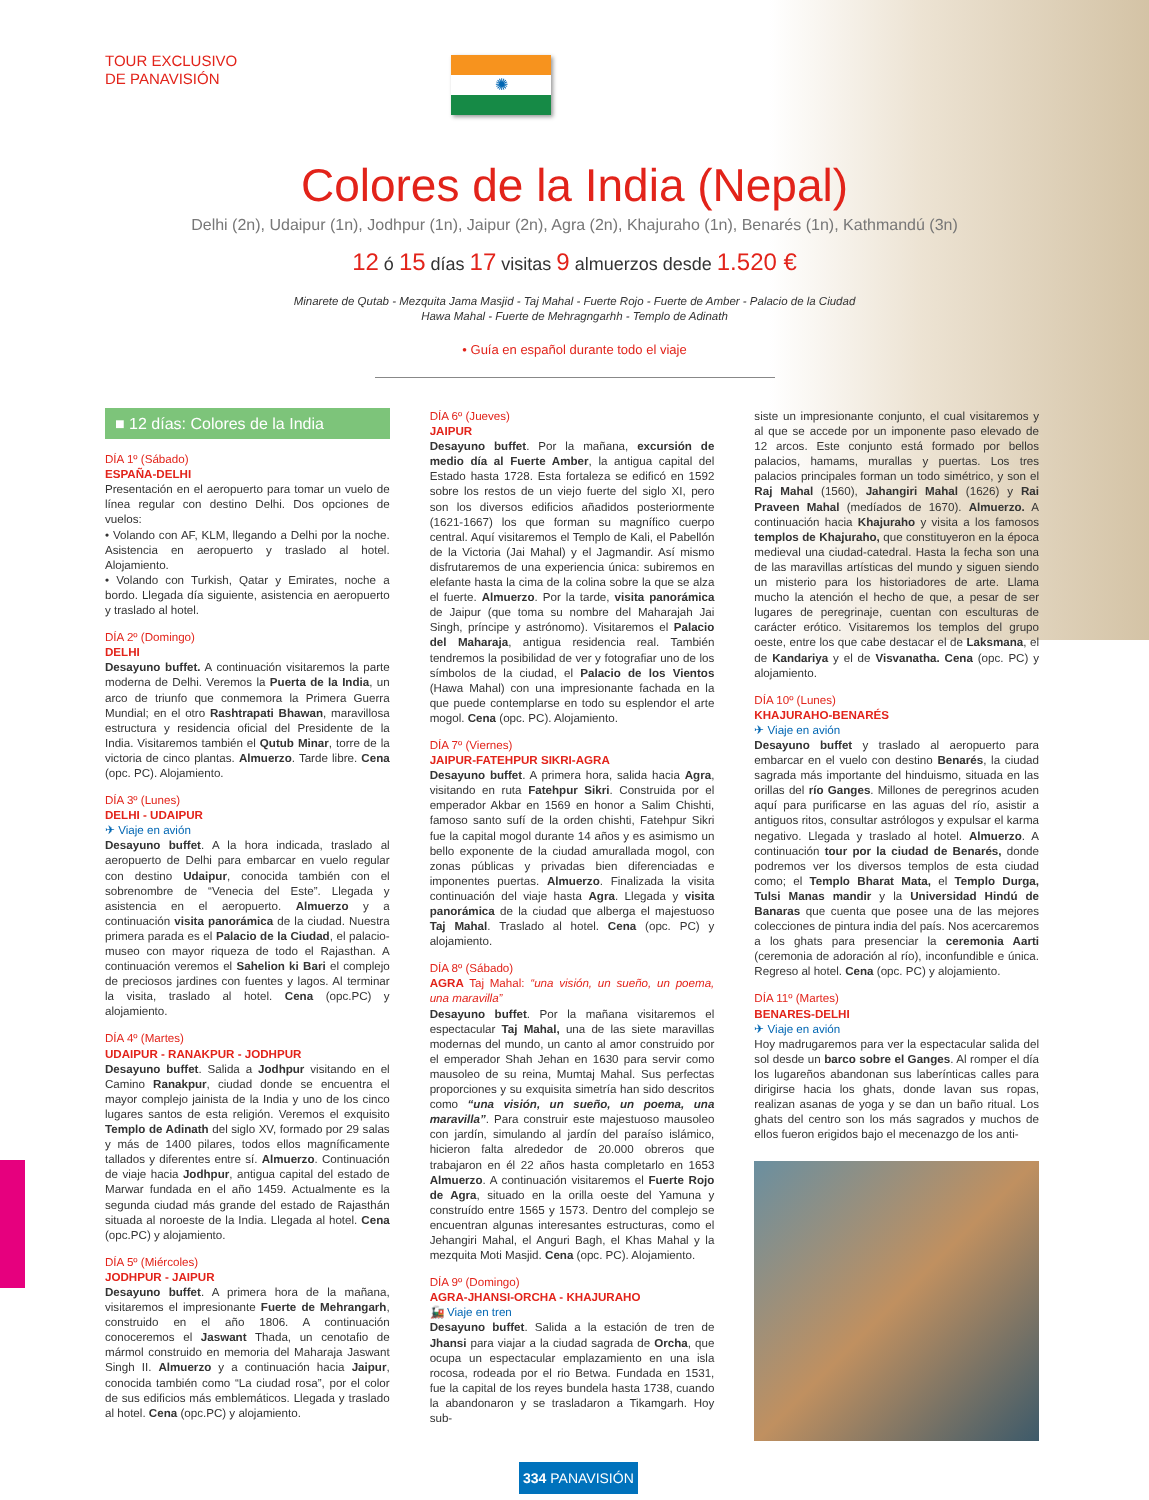TOUR EXCLUSIVO
DE PANAVISIÓN
✺
Colores de la India (Nepal)
Delhi (2n), Udaipur (1n), Jodhpur (1n), Jaipur (2n), Agra (2n), Khajuraho (1n), Benarés (1n), Kathmandú (3n)
12 ó 15 días 17 visitas 9 almuerzos desde 1.520 €
Minarete de Qutab - Mezquita Jama Masjid - Taj Mahal - Fuerte Rojo - Fuerte de Amber - Palacio de la Ciudad
Hawa Mahal - Fuerte de Mehragngarhh - Templo de Adinath
• Guía en español durante todo el viaje
■ 12 días: Colores de la India
DÍA 1º (Sábado)
ESPAÑA-DELHI
Presentación en el aeropuerto para tomar un vuelo de línea regular con destino Delhi. Dos opciones de vuelos:
• Volando con AF, KLM, llegando a Delhi por la noche. Asistencia en aeropuerto y traslado al hotel. Alojamiento.
• Volando con Turkish, Qatar y Emirates, noche a bordo. Llegada día siguiente, asistencia en aeropuerto y traslado al hotel.
DÍA 2º (Domingo)
DELHI
Desayuno buffet. A continuación visitaremos la parte moderna de Delhi. Veremos la Puerta de la India, un arco de triunfo que conmemora la Primera Guerra Mundial; en el otro Rashtrapati Bhawan, maravillosa estructura y residencia oficial del Presidente de la India. Visitaremos también el Qutub Minar, torre de la victoria de cinco plantas. Almuerzo. Tarde libre. Cena (opc. PC). Alojamiento.
DÍA 3º (Lunes)
DELHI - UDAIPUR
✈ Viaje en avión
Desayuno buffet. A la hora indicada, traslado al aeropuerto de Delhi para embarcar en vuelo regular con destino Udaipur, conocida también con el sobrenombre de “Venecia del Este”. Llegada y asistencia en el aeropuerto. Almuerzo y a continuación visita panorámica de la ciudad. Nuestra primera parada es el Palacio de la Ciudad, el palacio-museo con mayor riqueza de todo el Rajasthan. A continuación veremos el Sahelion ki Bari el complejo de preciosos jardines con fuentes y lagos. Al terminar la visita, traslado al hotel. Cena (opc.PC) y alojamiento.
DÍA 4º (Martes)
UDAIPUR - RANAKPUR - JODHPUR
Desayuno buffet. Salida a Jodhpur visitando en el Camino Ranakpur, ciudad donde se encuentra el mayor complejo jainista de la India y uno de los cinco lugares santos de esta religión. Veremos el exquisito Templo de Adinath del siglo XV, formado por 29 salas y más de 1400 pilares, todos ellos magníficamente tallados y diferentes entre sí. Almuerzo. Continuación de viaje hacia Jodhpur, antigua capital del estado de Marwar fundada en el año 1459. Actualmente es la segunda ciudad más grande del estado de Rajasthán situada al noroeste de la India. Llegada al hotel. Cena (opc.PC) y alojamiento.
DÍA 5º (Miércoles)
JODHPUR - JAIPUR
Desayuno buffet. A primera hora de la mañana, visitaremos el impresionante Fuerte de Mehrangarh, construido en el año 1806. A continuación conoceremos el Jaswant Thada, un cenotafio de mármol construido en memoria del Maharaja Jaswant Singh II. Almuerzo y a continuación hacia Jaipur, conocida también como “La ciudad rosa”, por el color de sus edificios más emblemáticos. Llegada y traslado al hotel. Cena (opc.PC) y alojamiento.
DÍA 6º (Jueves)
JAIPUR
Desayuno buffet. Por la mañana, excursión de medio día al Fuerte Amber, la antigua capital del Estado hasta 1728. Esta fortaleza se edificó en 1592 sobre los restos de un viejo fuerte del siglo XI, pero son los diversos edificios añadidos posteriormente (1621-1667) los que forman su magnífico cuerpo central. Aquí visitaremos el Templo de Kali, el Pabellón de la Victoria (Jai Mahal) y el Jagmandir. Así mismo disfrutaremos de una experiencia única: subiremos en elefante hasta la cima de la colina sobre la que se alza el fuerte. Almuerzo. Por la tarde, visita panorámica de Jaipur (que toma su nombre del Maharajah Jai Singh, príncipe y astrónomo). Visitaremos el Palacio del Maharaja, antigua residencia real. También tendremos la posibilidad de ver y fotografiar uno de los símbolos de la ciudad, el Palacio de los Vientos (Hawa Mahal) con una impresionante fachada en la que puede contemplarse en todo su esplendor el arte mogol. Cena (opc. PC). Alojamiento.
DÍA 7º (Viernes)
JAIPUR-FATEHPUR SIKRI-AGRA
Desayuno buffet. A primera hora, salida hacia Agra, visitando en ruta Fatehpur Sikri. Construida por el emperador Akbar en 1569 en honor a Salim Chishti, famoso santo sufí de la orden chishti, Fatehpur Sikri fue la capital mogol durante 14 años y es asimismo un bello exponente de la ciudad amurallada mogol, con zonas públicas y privadas bien diferenciadas e imponentes puertas. Almuerzo. Finalizada la visita continuación del viaje hasta Agra. Llegada y visita panorámica de la ciudad que alberga el majestuoso Taj Mahal. Traslado al hotel. Cena (opc. PC) y alojamiento.
DÍA 8º (Sábado)
AGRA Taj Mahal: “una visión, un sueño, un poema, una maravilla”
Desayuno buffet. Por la mañana visitaremos el espectacular Taj Mahal, una de las siete maravillas modernas del mundo, un canto al amor construido por el emperador Shah Jehan en 1630 para servir como mausoleo de su reina, Mumtaj Mahal. Sus perfectas proporciones y su exquisita simetría han sido descritos como “una visión, un sueño, un poema, una maravilla”. Para construir este majestuoso mausoleo con jardín, simulando al jardín del paraíso islámico, hicieron falta alrededor de 20.000 obreros que trabajaron en él 22 años hasta completarlo en 1653 Almuerzo. A continuación visitaremos el Fuerte Rojo de Agra, situado en la orilla oeste del Yamuna y construído entre 1565 y 1573. Dentro del complejo se encuentran algunas interesantes estructuras, como el Jehangiri Mahal, el Anguri Bagh, el Khas Mahal y la mezquita Moti Masjid. Cena (opc. PC). Alojamiento.
DÍA 9º (Domingo)
AGRA-JHANSI-ORCHA - KHAJURAHO
🚂 Viaje en tren
Desayuno buffet. Salida a la estación de tren de Jhansi para viajar a la ciudad sagrada de Orcha, que ocupa un espectacular emplazamiento en una isla rocosa, rodeada por el rio Betwa. Fundada en 1531, fue la capital de los reyes bundela hasta 1738, cuando la abandonaron y se trasladaron a Tikamgarh. Hoy sub-
siste un impresionante conjunto, el cual visitaremos y al que se accede por un imponente paso elevado de 12 arcos. Este conjunto está formado por bellos palacios, hamams, murallas y puertas. Los tres palacios principales forman un todo simétrico, y son el Raj Mahal (1560), Jahangiri Mahal (1626) y Rai Praveen Mahal (medíados de 1670). Almuerzo. A continuación hacia Khajuraho y visita a los famosos templos de Khajuraho, que constituyeron en la época medieval una ciudad-catedral. Hasta la fecha son una de las maravillas artísticas del mundo y siguen siendo un misterio para los historiadores de arte. Llama mucho la atención el hecho de que, a pesar de ser lugares de peregrinaje, cuentan con esculturas de carácter erótico. Visitaremos los templos del grupo oeste, entre los que cabe destacar el de Laksmana, el de Kandariya y el de Visvanatha. Cena (opc. PC) y alojamiento.
DÍA 10º (Lunes)
KHAJURAHO-BENARÉS
✈ Viaje en avión
Desayuno buffet y traslado al aeropuerto para embarcar en el vuelo con destino Benarés, la ciudad sagrada más importante del hinduismo, situada en las orillas del río Ganges. Millones de peregrinos acuden aquí para purificarse en las aguas del río, asistir a antiguos ritos, consultar astrólogos y expulsar el karma negativo. Llegada y traslado al hotel. Almuerzo. A continuación tour por la ciudad de Benarés, donde podremos ver los diversos templos de esta ciudad como; el Templo Bharat Mata, el Templo Durga, Tulsi Manas mandir y la Universidad Hindú de Banaras que cuenta que posee una de las mejores colecciones de pintura india del país. Nos acercaremos a los ghats para presenciar la ceremonia Aarti (ceremonia de adoración al río), inconfundible e única. Regreso al hotel. Cena (opc. PC) y alojamiento.
DÍA 11º (Martes)
BENARES-DELHI
✈ Viaje en avión
Hoy madrugaremos para ver la espectacular salida del sol desde un barco sobre el Ganges. Al romper el día los lugareños abandonan sus laberínticas calles para dirigirse hacia los ghats, donde lavan sus ropas, realizan asanas de yoga y se dan un baño ritual. Los ghats del centro son los más sagrados y muchos de ellos fueron erigidos bajo el mecenazgo de los anti-
334 PANAVISIÓN